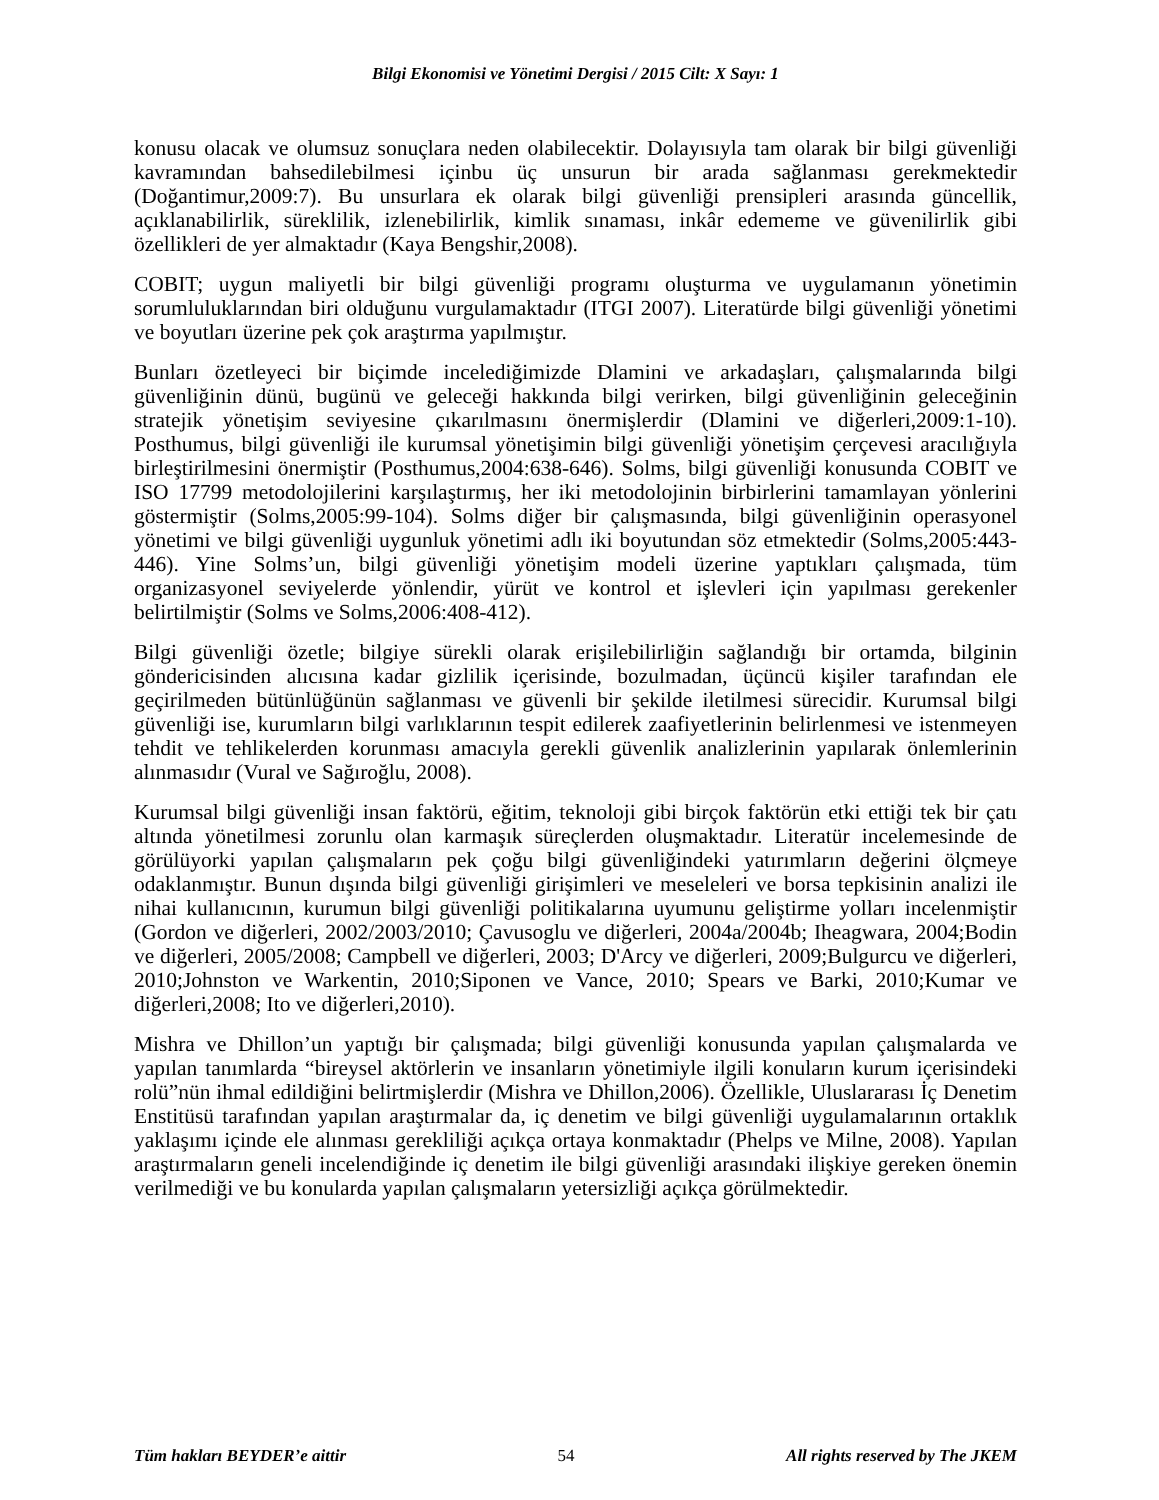Bilgi Ekonomisi ve Yönetimi Dergisi / 2015 Cilt: X Sayı: 1
konusu olacak ve olumsuz sonuçlara neden olabilecektir. Dolayısıyla tam olarak bir bilgi güvenliği kavramından bahsedilebilmesi içinbu üç unsurun bir arada sağlanması gerekmektedir (Doğantimur,2009:7). Bu unsurlara ek olarak bilgi güvenliği prensipleri arasında güncellik, açıklanabilirlik, süreklilik, izlenebilirlik, kimlik sınaması, inkâr edememe ve güvenilirlik gibi özellikleri de yer almaktadır (Kaya Bengshir,2008).
COBIT; uygun maliyetli bir bilgi güvenliği programı oluşturma ve uygulamanın yönetimin sorumluluklarından biri olduğunu vurgulamaktadır (ITGI 2007). Literatürde bilgi güvenliği yönetimi ve boyutları üzerine pek çok araştırma yapılmıştır.
Bunları özetleyeci bir biçimde incelediğimizde Dlamini ve arkadaşları, çalışmalarında bilgi güvenliğinin dünü, bugünü ve geleceği hakkında bilgi verirken, bilgi güvenliğinin geleceğinin stratejik yönetişim seviyesine çıkarılmasını önermişlerdir (Dlamini ve diğerleri,2009:1-10). Posthumus, bilgi güvenliği ile kurumsal yönetişimin bilgi güvenliği yönetişim çerçevesi aracılığıyla birleştirilmesini önermiştir (Posthumus,2004:638-646). Solms, bilgi güvenliği konusunda COBIT ve ISO 17799 metodolojilerini karşılaştırmış, her iki metodolojinin birbirlerini tamamlayan yönlerini göstermiştir (Solms,2005:99-104). Solms diğer bir çalışmasında, bilgi güvenliğinin operasyonel yönetimi ve bilgi güvenliği uygunluk yönetimi adlı iki boyutundan söz etmektedir (Solms,2005:443-446). Yine Solms’un, bilgi güvenliği yönetişim modeli üzerine yaptıkları çalışmada, tüm organizasyonel seviyelerde yönlendir, yürüt ve kontrol et işlevleri için yapılması gerekenler belirtilmiştir (Solms ve Solms,2006:408-412).
Bilgi güvenliği özetle; bilgiye sürekli olarak erişilebilirliğin sağlandığı bir ortamda, bilginin göndericisinden alıcısına kadar gizlilik içerisinde, bozulmadan, üçüncü kişiler tarafından ele geçirilmeden bütünlüğünün sağlanması ve güvenli bir şekilde iletilmesi sürecidir. Kurumsal bilgi güvenliği ise, kurumların bilgi varlıklarının tespit edilerek zaafiyetlerinin belirlenmesi ve istenmeyen tehdit ve tehlikelerden korunması amacıyla gerekli güvenlik analizlerinin yapılarak önlemlerinin alınmasıdır (Vural ve Sağıroğlu, 2008).
Kurumsal bilgi güvenliği insan faktörü, eğitim, teknoloji gibi birçok faktörün etki ettiği tek bir çatı altında yönetilmesi zorunlu olan karmaşık süreçlerden oluşmaktadır. Literatür incelemesinde de görülüyorki yapılan çalışmaların pek çoğu bilgi güvenliğindeki yatırımların değerini ölçmeye odaklanmıştır. Bunun dışında bilgi güvenliği girişimleri ve meseleleri ve borsa tepkisinin analizi ile nihai kullanıcının, kurumun bilgi güvenliği politikalarına uyumunu geliştirme yolları incelenmiştir (Gordon ve diğerleri, 2002/2003/2010; Çavusoglu ve diğerleri, 2004a/2004b; Iheagwara, 2004;Bodin ve diğerleri, 2005/2008; Campbell ve diğerleri, 2003; D'Arcy ve diğerleri, 2009;Bulgurcu ve diğerleri, 2010;Johnston ve Warkentin, 2010;Siponen ve Vance, 2010; Spears ve Barki, 2010;Kumar ve diğerleri,2008; Ito ve diğerleri,2010).
Mishra ve Dhillon’un yaptığı bir çalışmada; bilgi güvenliği konusunda yapılan çalışmalarda ve yapılan tanımlarda “bireysel aktörlerin ve insanların yönetimiyle ilgili konuların kurum içerisindeki rolü”nün ihmal edildiğini belirtmişlerdir (Mishra ve Dhillon,2006). Özellikle, Uluslararası İç Denetim Enstitüsü tarafından yapılan araştırmalar da, iç denetim ve bilgi güvenliği uygulamalarının ortaklık yaklaşımı içinde ele alınması gerekliliği açıkça ortaya konmaktadır (Phelps ve Milne, 2008). Yapılan araştırmaların geneli incelendiğinde iç denetim ile bilgi güvenliği arasındaki ilişkiye gereken önemin verilmediği ve bu konularda yapılan çalışmaların yetersizliği açıkça görülmektedir.
Tüm hakları BEYDER’e aittir 54 All rights reserved by The JKEM